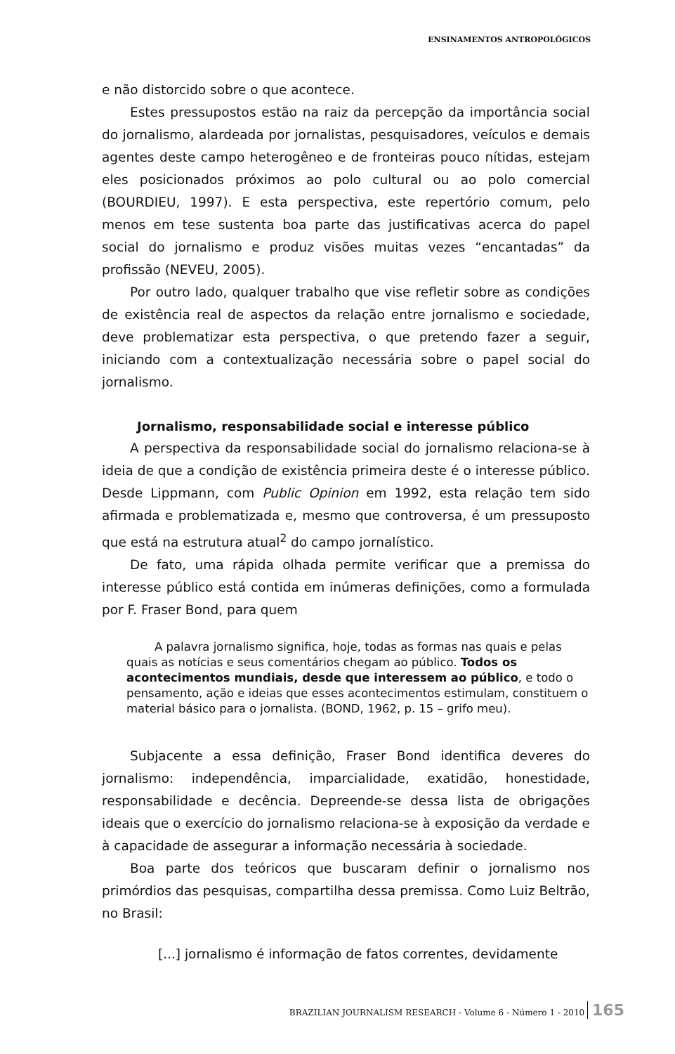ENSINAMENTOS ANTROPOLÓGICOS
e não distorcido sobre o que acontece.
Estes pressupostos estão na raiz da percepção da importância social do jornalismo, alardeada por jornalistas, pesquisadores, veículos e demais agentes deste campo heterogêneo e de fronteiras pouco nítidas, estejam eles posicionados próximos ao polo cultural ou ao polo comercial (BOURDIEU, 1997). E esta perspectiva, este repertório comum, pelo menos em tese sustenta boa parte das justificativas acerca do papel social do jornalismo e produz visões muitas vezes “encantadas” da profissão (NEVEU, 2005).
Por outro lado, qualquer trabalho que vise refletir sobre as condições de existência real de aspectos da relação entre jornalismo e sociedade, deve problematizar esta perspectiva, o que pretendo fazer a seguir, iniciando com a contextualização necessária sobre o papel social do jornalismo.
Jornalismo, responsabilidade social e interesse público
A perspectiva da responsabilidade social do jornalismo relaciona-se à ideia de que a condição de existência primeira deste é o interesse público. Desde Lippmann, com Public Opinion em 1992, esta relação tem sido afirmada e problematizada e, mesmo que controversa, é um pressuposto que está na estrutura atual<sup>2</sup> do campo jornalístico.
De fato, uma rápida olhada permite verificar que a premissa do interesse público está contida em inúmeras definições, como a formulada por F. Fraser Bond, para quem
A palavra jornalismo significa, hoje, todas as formas nas quais e pelas quais as notícias e seus comentários chegam ao público. Todos os acontecimentos mundiais, desde que interessem ao público, e todo o pensamento, ação e ideias que esses acontecimentos estimulam, constituem o material básico para o jornalista. (BOND, 1962, p. 15 – grifo meu).
Subjacente a essa definição, Fraser Bond identifica deveres do jornalismo: independência, imparcialidade, exatidão, honestidade, responsabilidade e decência. Depreende-se dessa lista de obrigações ideais que o exercício do jornalismo relaciona-se à exposição da verdade e à capacidade de assegurar a informação necessária à sociedade.
Boa parte dos teóricos que buscaram definir o jornalismo nos primórdios das pesquisas, compartilha dessa premissa. Como Luiz Beltrão, no Brasil:
[...] jornalismo é informação de fatos correntes, devidamente
BRAZILIAN JOURNALISM RESEARCH - Volume 6 - Número 1 - 2010 165